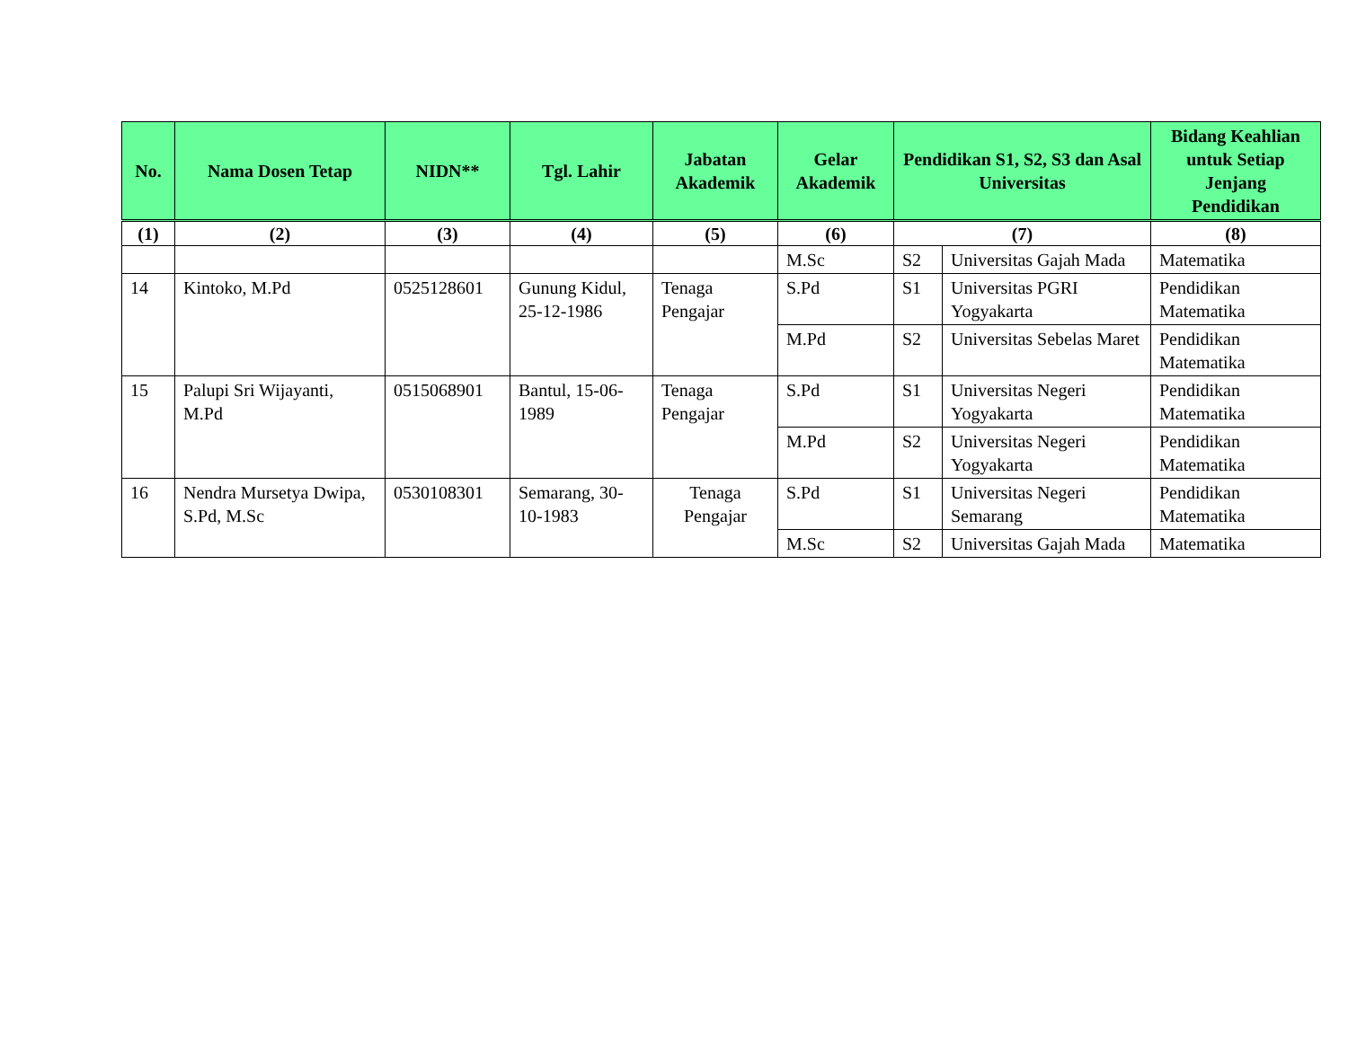| No. | Nama Dosen Tetap | NIDN** | Tgl. Lahir | Jabatan Akademik | Gelar Akademik | Pendidikan S1, S2, S3 dan Asal Universitas | | Bidang Keahlian untuk Setiap Jenjang Pendidikan |
| --- | --- | --- | --- | --- | --- | --- | --- | --- |
| (1) | (2) | (3) | (4) | (5) | (6) | (7) | | (8) |
| | | | | | M.Sc | S2 | Universitas Gajah Mada | Matematika |
| 14 | Kintoko, M.Pd | 0525128601 | Gunung Kidul, 25-12-1986 | Tenaga Pengajar | S.Pd | S1 | Universitas PGRI Yogyakarta | Pendidikan Matematika |
| | | | | | M.Pd | S2 | Universitas Sebelas Maret | Pendidikan Matematika |
| 15 | Palupi Sri Wijayanti, M.Pd | 0515068901 | Bantul, 15-06-1989 | Tenaga Pengajar | S.Pd | S1 | Universitas Negeri Yogyakarta | Pendidikan Matematika |
| | | | | | M.Pd | S2 | Universitas Negeri Yogyakarta | Pendidikan Matematika |
| 16 | Nendra Mursetya Dwipa, S.Pd, M.Sc | 0530108301 | Semarang, 30-10-1983 | Tenaga Pengajar | S.Pd | S1 | Universitas Negeri Semarang | Pendidikan Matematika |
| | | | | | M.Sc | S2 | Universitas Gajah Mada | Matematika |